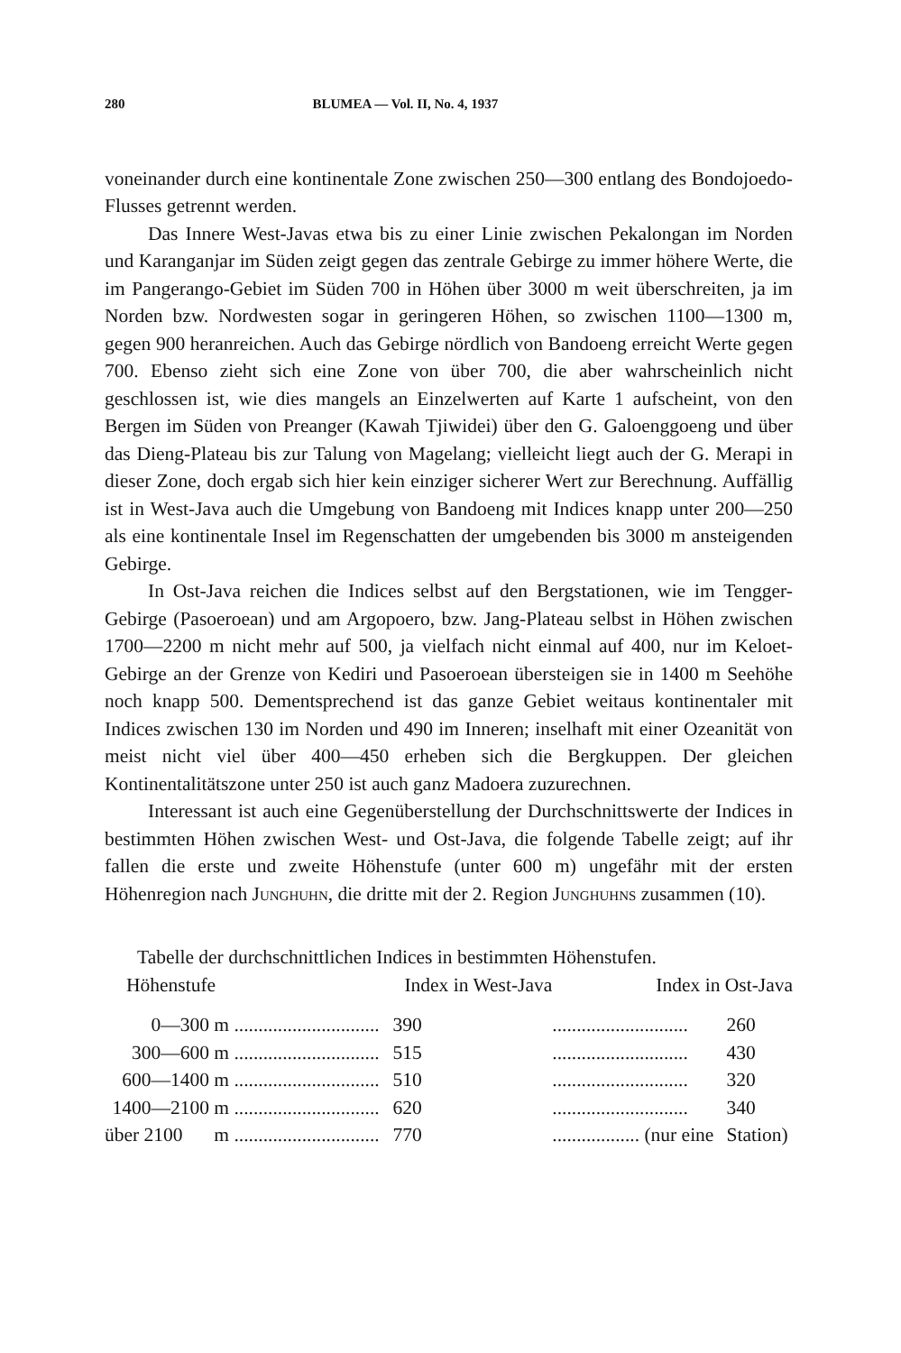280 BLUMEA — Vol. II, No. 4, 1937
voneinander durch eine kontinentale Zone zwischen 250—300 entlang des Bondojoedo-Flusses getrennt werden.
Das Innere West-Javas etwa bis zu einer Linie zwischen Pekalongan im Norden und Karanganjar im Süden zeigt gegen das zentrale Gebirge zu immer höhere Werte, die im Pangerango-Gebiet im Süden 700 in Höhen über 3000 m weit überschreiten, ja im Norden bzw. Nordwesten sogar in geringeren Höhen, so zwischen 1100—1300 m, gegen 900 heranreichen. Auch das Gebirge nördlich von Bandoeng erreicht Werte gegen 700. Ebenso zieht sich eine Zone von über 700, die aber wahrscheinlich nicht geschlossen ist, wie dies mangels an Einzelwerten auf Karte 1 aufscheint, von den Bergen im Süden von Preanger (Kawah Tjiwidei) über den G. Galoenggoeng und über das Dieng-Plateau bis zur Talung von Magelang; vielleicht liegt auch der G. Merapi in dieser Zone, doch ergab sich hier kein einziger sicherer Wert zur Berechnung. Auffällig ist in West-Java auch die Umgebung von Bandoeng mit Indices knapp unter 200—250 als eine kontinentale Insel im Regenschatten der umgebenden bis 3000 m ansteigenden Gebirge.
In Ost-Java reichen die Indices selbst auf den Bergstationen, wie im Tengger-Gebirge (Pasoeroean) und am Argopoero, bzw. Jang-Plateau selbst in Höhen zwischen 1700—2200 m nicht mehr auf 500, ja vielfach nicht einmal auf 400, nur im Keloet-Gebirge an der Grenze von Kediri und Pasoeroean übersteigen sie in 1400 m Seehöhe noch knapp 500. Dementsprechend ist das ganze Gebiet weitaus kontinentaler mit Indices zwischen 130 im Norden und 490 im Inneren; inselhaft mit einer Ozeanität von meist nicht viel über 400—450 erheben sich die Bergkuppen. Der gleichen Kontinentalitätszone unter 250 ist auch ganz Madoera zuzurechnen.
Interessant ist auch eine Gegenüberstellung der Durchschnittswerte der Indices in bestimmten Höhen zwischen West- und Ost-Java, die folgende Tabelle zeigt; auf ihr fallen die erste und zweite Höhenstufe (unter 600 m) ungefähr mit der ersten Höhenregion nach JUNGHUHN, die dritte mit der 2. Region JUNGHUHNS zusammen (10).
Tabelle der durchschnittlichen Indices in bestimmten Höhenstufen.
| Höhenstufe | | Index in West-Java | Index in Ost-Java | |
| --- | --- | --- | --- | --- |
| 0—300 | m .............................. | 390 | ............................ | 260 |
| 300—600 | m .............................. | 515 | ............................ | 430 |
| 600—1400 | m .............................. | 510 | ............................ | 320 |
| 1400—2100 | m .............................. | 620 | ............................ | 340 |
| über 2100 | m .............................. | 770 | .................. (nur eine | Station) |